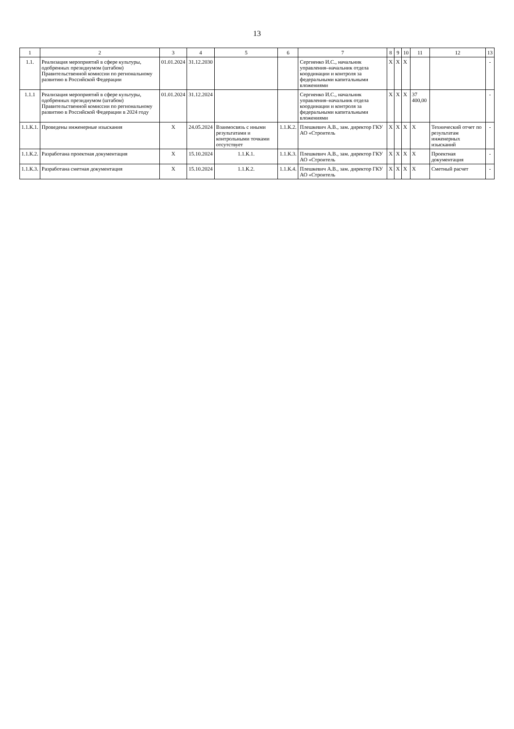13
| 1 | 2 | 3 | 4 | 5 | 6 | 7 | 8 | 9 | 10 | 11 | 12 | 13 |
| --- | --- | --- | --- | --- | --- | --- | --- | --- | --- | --- | --- | --- |
| 1.1. | Реализация мероприятий в сфере культуры, одобренных президиумом (штабом) Правительственной комиссии по региональному развитию в Российской Федерации | 01.01.2024 | 31.12.2030 | | | Сергиенко И.С., начальник управления–начальник отдела координации и контроля за федеральными капитальными вложениями | Х | Х | Х | | | - |
| 1.1.1 | Реализация мероприятий в сфере культуры, одобренных президиумом (штабом) Правительственной комиссии по региональному развитию в Российской Федерации в 2024 году | 01.01.2024 | 31.12.2024 | | | Сергиенко И.С., начальник управления–начальник отдела координации и контроля за федеральными капитальными вложениями | Х | Х | Х | 37 400,00 | | - |
| 1.1.К.1. | Проведены инженерные изыскания | Х | 24.05.2024 | Взаимосвязь с иными результатами и контрольными точками отсутствует | 1.1.К.2. | Плешкевич А.В., зам. директор ГКУ АО «Строитель | Х | Х | Х | Х | Технический отчет по результатам инженерных изысканий | - |
| 1.1.К.2. | Разработана проектная документация | Х | 15.10.2024 | 1.1.К.1. | 1.1.К.3. | Плешкевич А.В., зам. директор ГКУ АО «Строитель | Х | Х | Х | Х | Проектная документация | - |
| 1.1.К.3. | Разработана сметная документация | Х | 15.10.2024 | 1.1.К.2. | 1.1.К.4. | Плешкевич А.В., зам. директор ГКУ АО «Строитель | Х | Х | Х | Х | Сметный расчет | - |